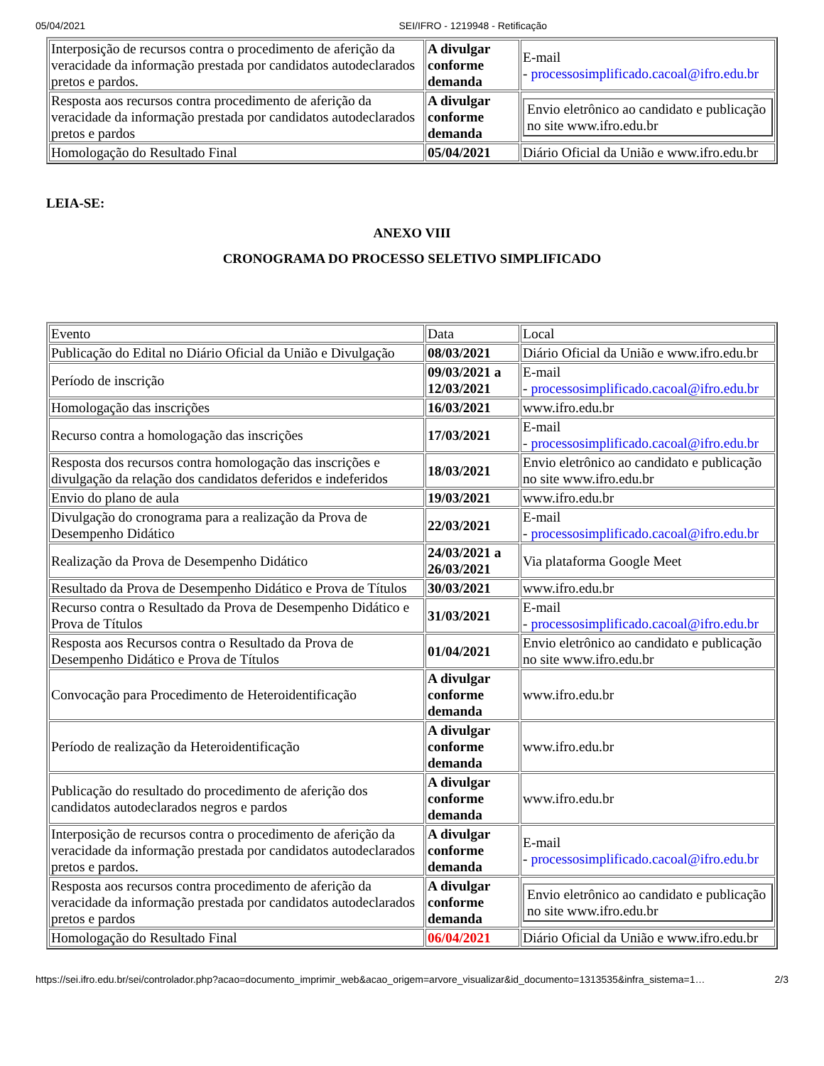05/04/2021 SEI/IFRO - 1219948 - Retificação
| Interposição de recursos contra o procedimento de aferição da veracidade da informação prestada por candidatos autodeclarados pretos e pardos. | A divulgar conforme demanda | E-mail - processosimplificado.cacoal@ifro.edu.br |
| Resposta aos recursos contra procedimento de aferição da veracidade da informação prestada por candidatos autodeclarados pretos e pardos | A divulgar conforme demanda | Envio eletrônico ao candidato e publicação no site www.ifro.edu.br |
| Homologação do Resultado Final | 05/04/2021 | Diário Oficial da União e www.ifro.edu.br |
LEIA-SE:
ANEXO VIII
CRONOGRAMA DO PROCESSO SELETIVO SIMPLIFICADO
| Evento | Data | Local |
| Publicação do Edital no Diário Oficial da União e Divulgação | 08/03/2021 | Diário Oficial da União e www.ifro.edu.br |
| Período de inscrição | 09/03/2021 a 12/03/2021 | E-mail - processosimplificado.cacoal@ifro.edu.br |
| Homologação das inscrições | 16/03/2021 | www.ifro.edu.br |
| Recurso contra a homologação das inscrições | 17/03/2021 | E-mail - processosimplificado.cacoal@ifro.edu.br |
| Resposta dos recursos contra homologação das inscrições e divulgação da relação dos candidatos deferidos e indeferidos | 18/03/2021 | Envio eletrônico ao candidato e publicação no site www.ifro.edu.br |
| Envio do plano de aula | 19/03/2021 | www.ifro.edu.br |
| Divulgação do cronograma para a realização da Prova de Desempenho Didático | 22/03/2021 | E-mail - processosimplificado.cacoal@ifro.edu.br |
| Realização da Prova de Desempenho Didático | 24/03/2021 a 26/03/2021 | Via plataforma Google Meet |
| Resultado da Prova de Desempenho Didático e Prova de Títulos | 30/03/2021 | www.ifro.edu.br |
| Recurso contra o Resultado da Prova de Desempenho Didático e Prova de Títulos | 31/03/2021 | E-mail - processosimplificado.cacoal@ifro.edu.br |
| Resposta aos Recursos contra o Resultado da Prova de Desempenho Didático e Prova de Títulos | 01/04/2021 | Envio eletrônico ao candidato e publicação no site www.ifro.edu.br |
| Convocação para Procedimento de Heteroidentificação | A divulgar conforme demanda | www.ifro.edu.br |
| Período de realização da Heteroidentificação | A divulgar conforme demanda | www.ifro.edu.br |
| Publicação do resultado do procedimento de aferição dos candidatos autodeclarados negros e pardos | A divulgar conforme demanda | www.ifro.edu.br |
| Interposição de recursos contra o procedimento de aferição da veracidade da informação prestada por candidatos autodeclarados pretos e pardos. | A divulgar conforme demanda | E-mail - processosimplificado.cacoal@ifro.edu.br |
| Resposta aos recursos contra procedimento de aferição da veracidade da informação prestada por candidatos autodeclarados pretos e pardos | A divulgar conforme demanda | Envio eletrônico ao candidato e publicação no site www.ifro.edu.br |
| Homologação do Resultado Final | 06/04/2021 | Diário Oficial da União e www.ifro.edu.br |
https://sei.ifro.edu.br/sei/controlador.php?acao=documento_imprimir_web&acao_origem=arvore_visualizar&id_documento=1313535&infra_sistema=1… 2/3